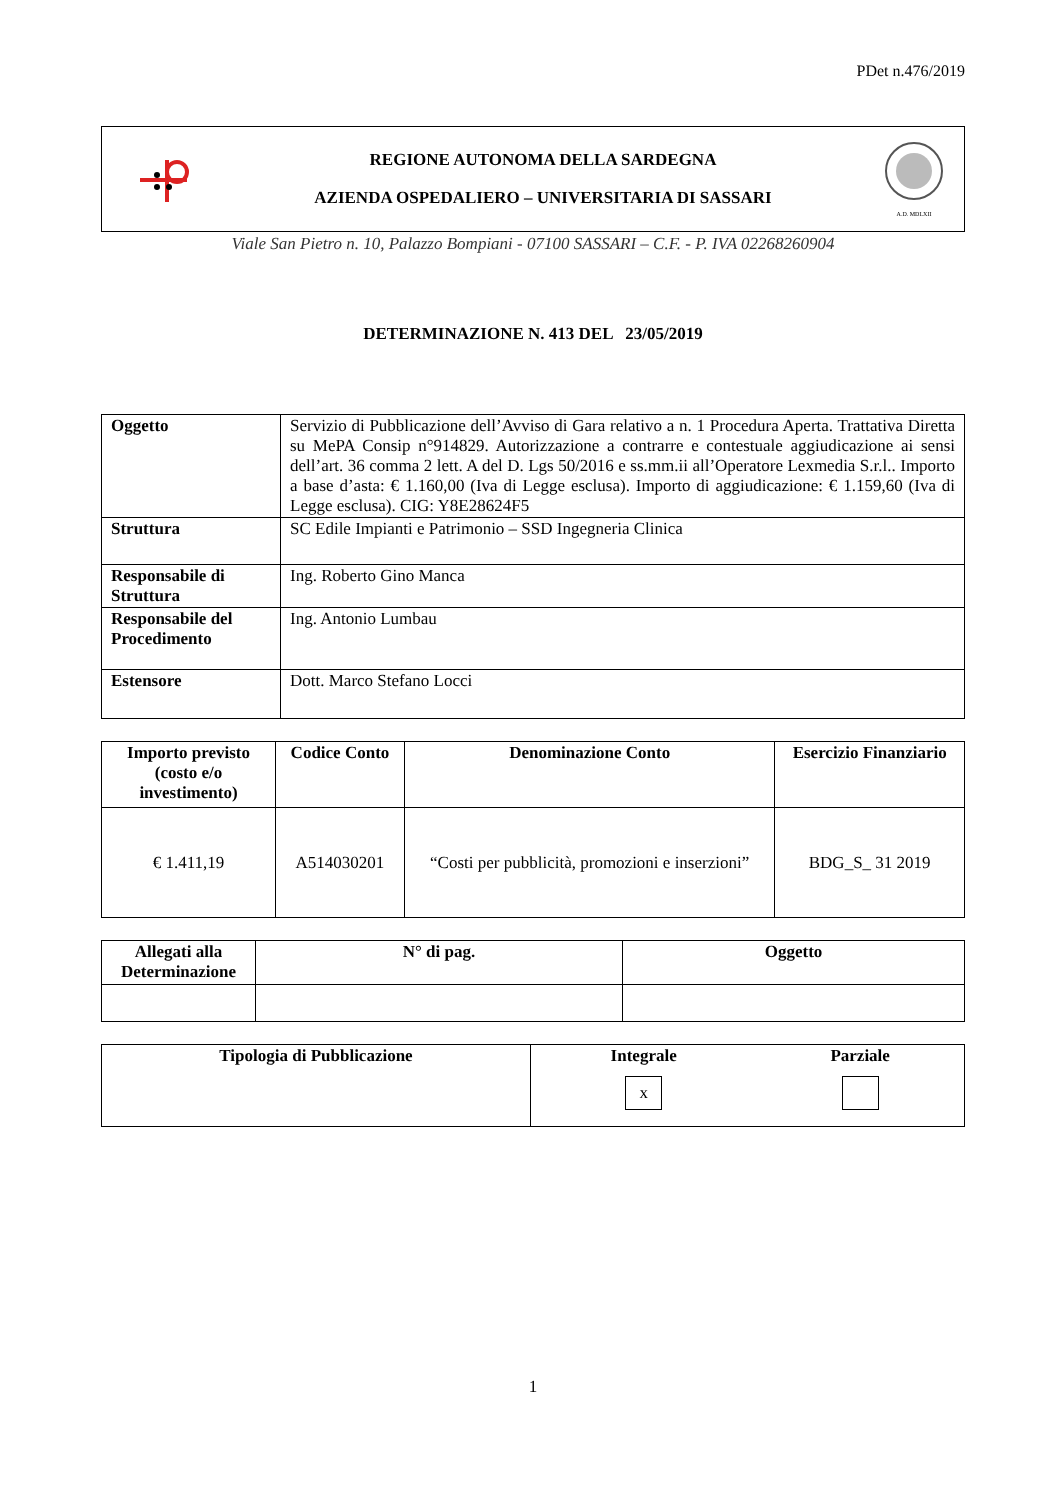PDet n.476/2019
REGIONE AUTONOMA DELLA SARDEGNA
AZIENDA OSPEDALIERO – UNIVERSITARIA DI SASSARI
A.D. MDLXII
Viale San Pietro n. 10, Palazzo Bompiani - 07100 SASSARI – C.F. - P. IVA 02268260904
DETERMINAZIONE N. 413 DEL 23/05/2019
| Oggetto | Servizio di Pubblicazione dell’Avviso di Gara relativo a n. 1 Procedura Aperta. Trattativa Diretta su MePA Consip n°914829. Autorizzazione a contrarre e contestuale aggiudicazione ai sensi dell’art. 36 comma 2 lett. A del D. Lgs 50/2016 e ss.mm.ii all’Operatore Lexmedia S.r.l.. Importo a base d’asta: € 1.160,00 (Iva di Legge esclusa). Importo di aggiudicazione: € 1.159,60 (Iva di Legge esclusa). CIG: Y8E28624F5 |
| Struttura | SC Edile Impianti e Patrimonio – SSD Ingegneria Clinica |
| Responsabile di Struttura | Ing. Roberto Gino Manca |
| Responsabile del Procedimento | Ing. Antonio Lumbau |
| Estensore | Dott. Marco Stefano Locci |
| Importo previsto (costo e/o investimento) | Codice Conto | Denominazione Conto | Esercizio Finanziario |
| --- | --- | --- | --- |
| € 1.411,19 | A514030201 | “Costi per pubblicità, promozioni e inserzioni” | BDG_S_ 31 2019 |
| Allegati alla Determinazione | N° di pag. | Oggetto |
| --- | --- | --- |
| Tipologia di Pubblicazione | Integrale x | Parziale |
| --- | --- | --- |
1